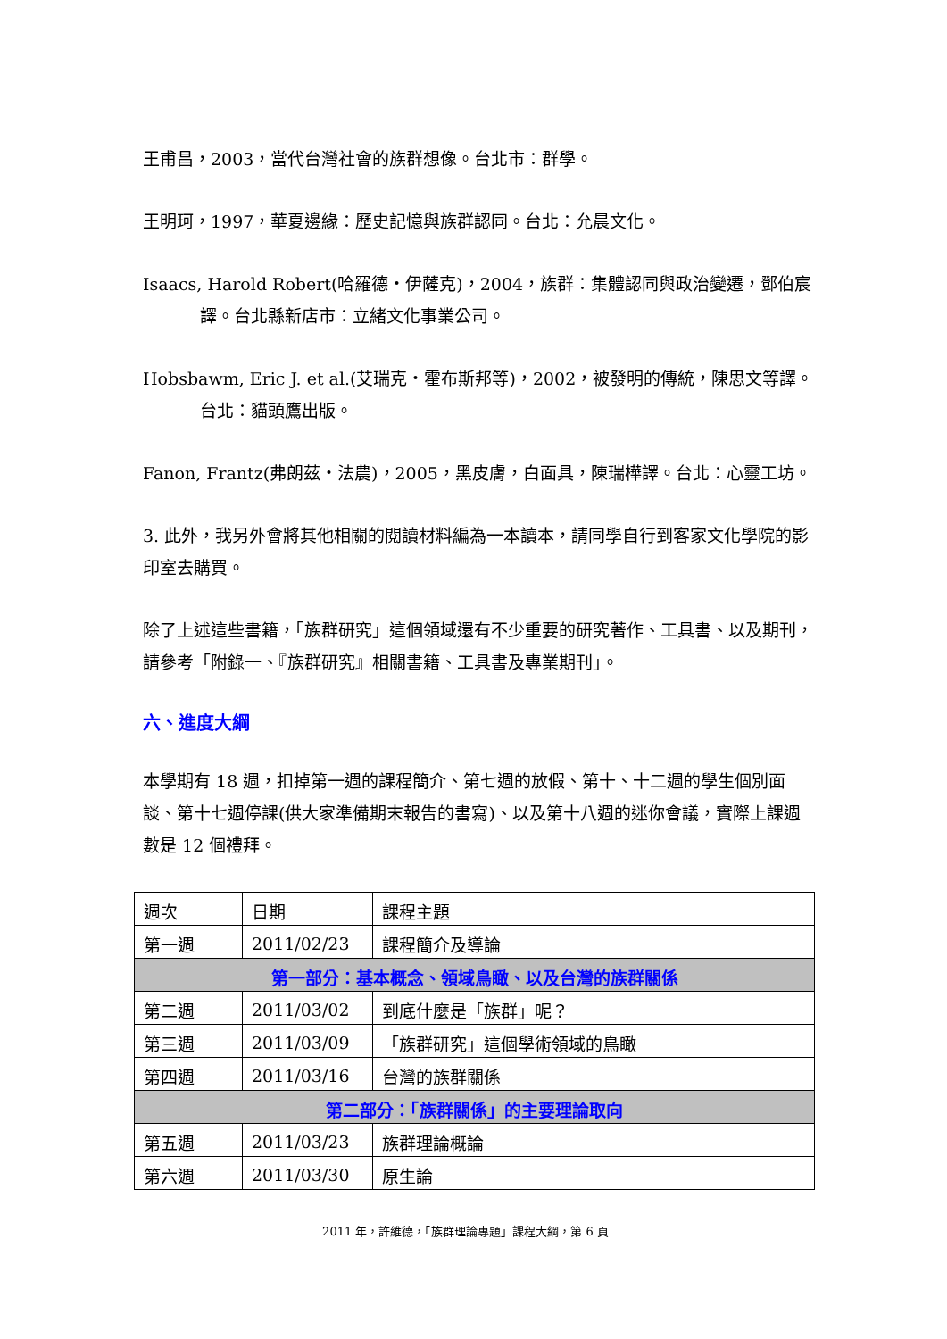王甫昌，2003，當代台灣社會的族群想像。台北市：群學。
王明珂，1997，華夏邊緣：歷史記憶與族群認同。台北：允晨文化。
Isaacs, Harold Robert(哈羅德・伊薩克)，2004，族群：集體認同與政治變遷，鄧伯宸譯。台北縣新店市：立緒文化事業公司。
Hobsbawm, Eric J. et al.(艾瑞克・霍布斯邦等)，2002，被發明的傳統，陳思文等譯。台北：貓頭鷹出版。
Fanon, Frantz(弗朗茲・法農)，2005，黑皮膚，白面具，陳瑞樺譯。台北：心靈工坊。
3. 此外，我另外會將其他相關的閱讀材料編為一本讀本，請同學自行到客家文化學院的影印室去購買。
除了上述這些書籍，「族群研究」這個領域還有不少重要的研究著作、工具書、以及期刊，請參考「附錄一、『族群研究』相關書籍、工具書及專業期刊」。
六、進度大綱
本學期有 18 週，扣掉第一週的課程簡介、第七週的放假、第十、十二週的學生個別面談、第十七週停課(供大家準備期末報告的書寫)、以及第十八週的迷你會議，實際上課週數是 12 個禮拜。
| 週次 | 日期 | 課程主題 |
| 第一週 | 2011/02/23 | 課程簡介及導論 |
| 第一部分：基本概念、領域鳥瞰、以及台灣的族群關係 | | |
| 第二週 | 2011/03/02 | 到底什麼是「族群」呢？ |
| 第三週 | 2011/03/09 | 「族群研究」這個學術領域的鳥瞰 |
| 第四週 | 2011/03/16 | 台灣的族群關係 |
| 第二部分：「族群關係」的主要理論取向 | | |
| 第五週 | 2011/03/23 | 族群理論概論 |
| 第六週 | 2011/03/30 | 原生論 |
2011 年，許維德，「族群理論專題」課程大綱，第 6 頁